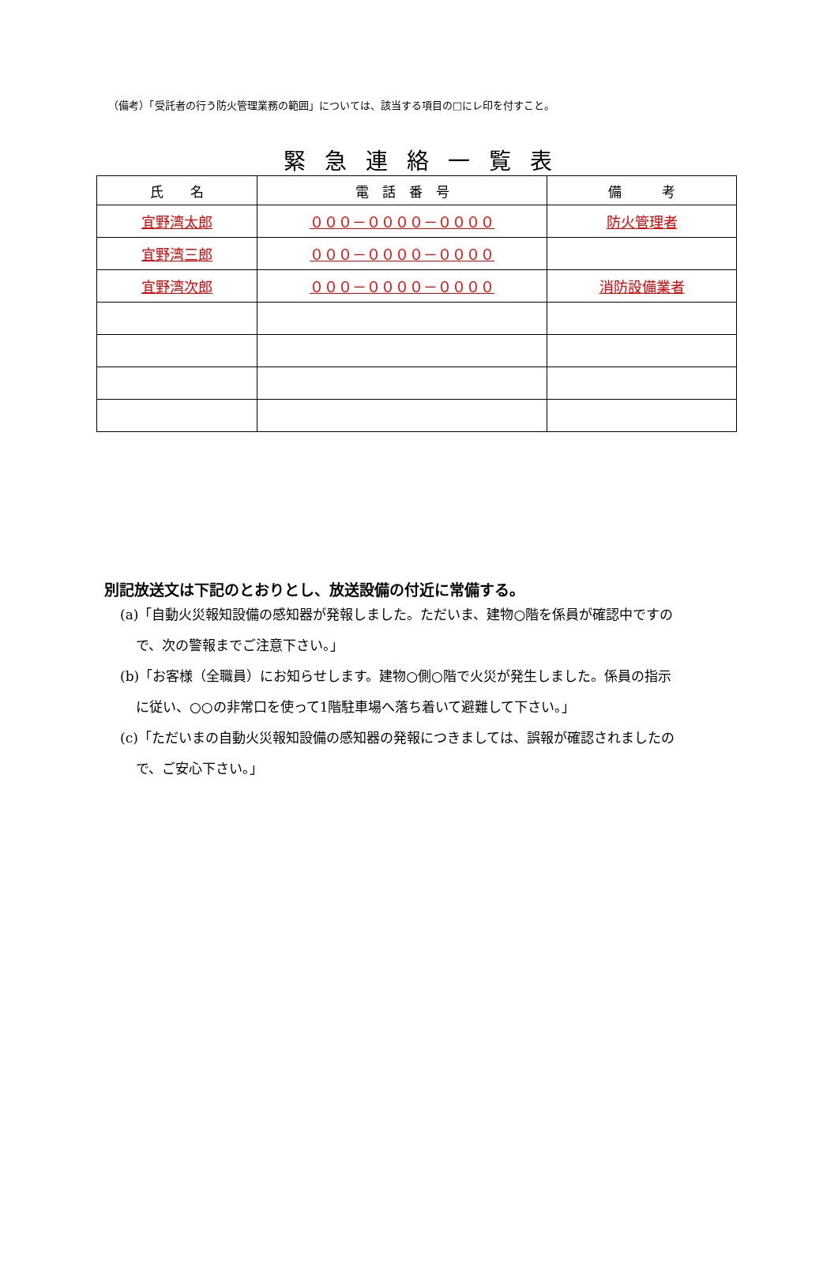（備考）「受託者の行う防火管理業務の範囲」については、該当する項目の□にレ印を付すこと。
緊急連絡一覧表
| 氏 名 | 電 話 番 号 | 備 考 |
| --- | --- | --- |
| 宜野湾太郎 | ０００－００００－００００ | 防火管理者 |
| 宜野湾三郎 | ０００－００００－００００ | |
| 宜野湾次郎 | ０００－００００－００００ | 消防設備業者 |
別記放送文は下記のとおりとし、放送設備の付近に常備する。
(a)「自動火災報知設備の感知器が発報しました。ただいま、建物○階を係員が確認中ですの
で、次の警報までご注意下さい。」
(b)「お客様（全職員）にお知らせします。建物○側○階で火災が発生しました。係員の指示
に従い、○○の非常口を使って1階駐車場へ落ち着いて避難して下さい。」
(c)「ただいまの自動火災報知設備の感知器の発報につきましては、誤報が確認されましたの
で、ご安心下さい。」